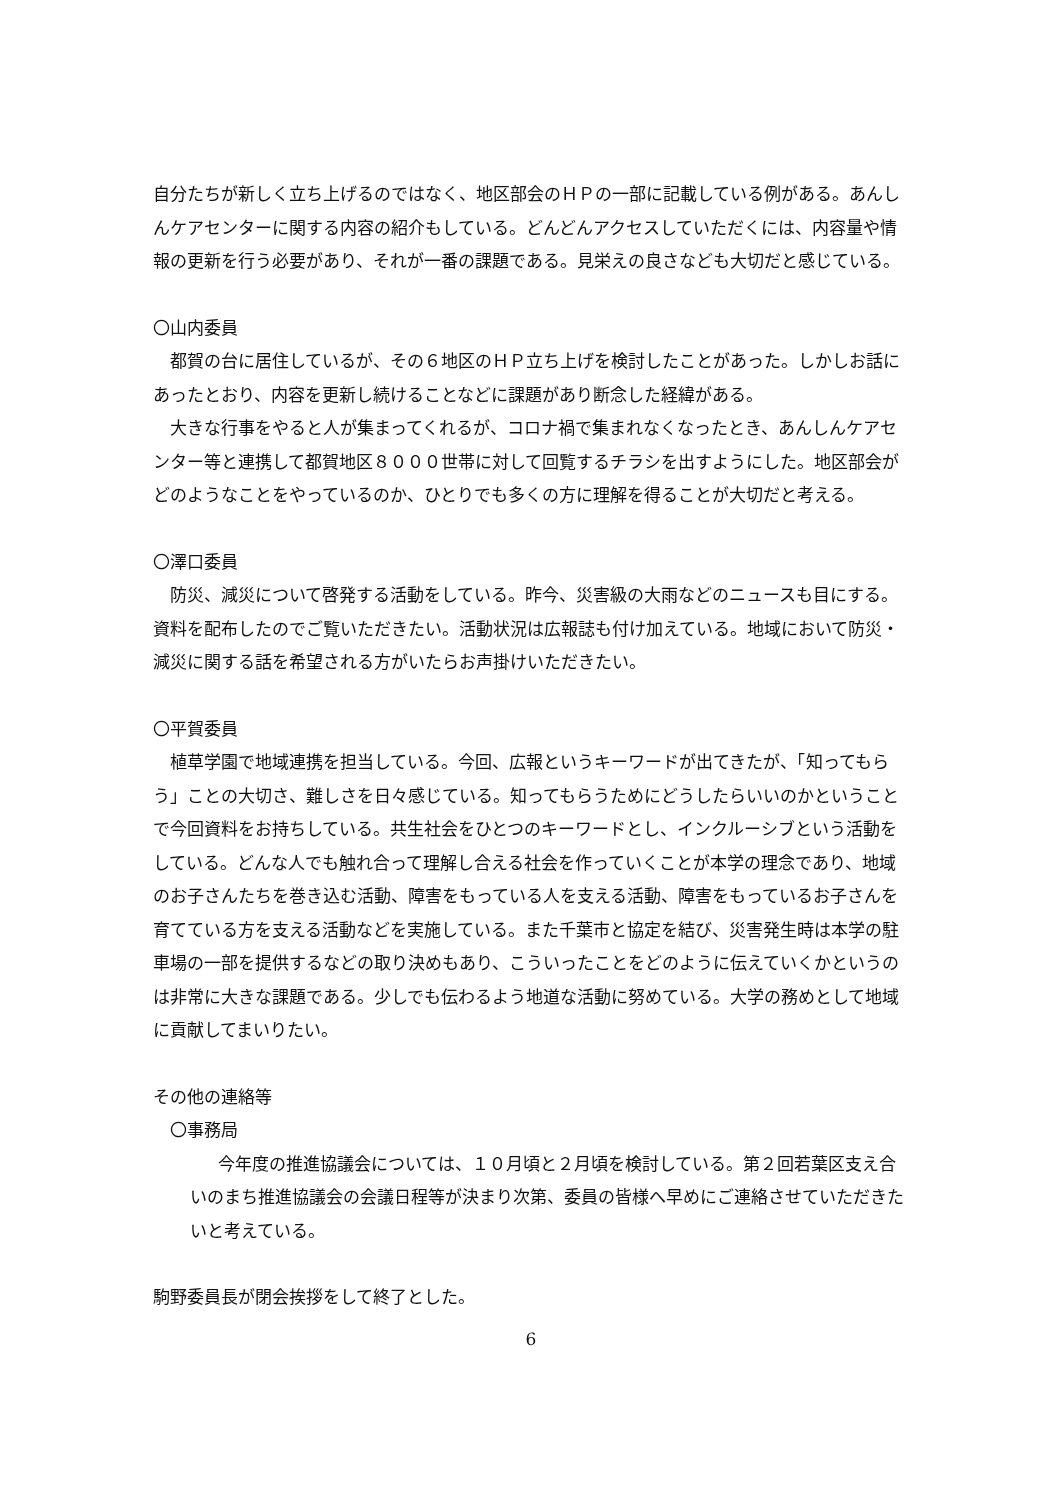自分たちが新しく立ち上げるのではなく、地区部会のＨＰの一部に記載している例がある。あんしんケアセンターに関する内容の紹介もしている。どんどんアクセスしていただくには、内容量や情報の更新を行う必要があり、それが一番の課題である。見栄えの良さなども大切だと感じている。
〇山内委員
都賀の台に居住しているが、その６地区のＨＰ立ち上げを検討したことがあった。しかしお話にあったとおり、内容を更新し続けることなどに課題があり断念した経緯がある。
大きな行事をやると人が集まってくれるが、コロナ禍で集まれなくなったとき、あんしんケアセンター等と連携して都賀地区８０００世帯に対して回覧するチラシを出すようにした。地区部会がどのようなことをやっているのか、ひとりでも多くの方に理解を得ることが大切だと考える。
〇澤口委員
防災、減災について啓発する活動をしている。昨今、災害級の大雨などのニュースも目にする。資料を配布したのでご覧いただきたい。活動状況は広報誌も付け加えている。地域において防災・減災に関する話を希望される方がいたらお声掛けいただきたい。
〇平賀委員
植草学園で地域連携を担当している。今回、広報というキーワードが出てきたが、「知ってもらう」ことの大切さ、難しさを日々感じている。知ってもらうためにどうしたらいいのかということで今回資料をお持ちしている。共生社会をひとつのキーワードとし、インクルーシブという活動をしている。どんな人でも触れ合って理解し合える社会を作っていくことが本学の理念であり、地域のお子さんたちを巻き込む活動、障害をもっている人を支える活動、障害をもっているお子さんを育てている方を支える活動などを実施している。また千葉市と協定を結び、災害発生時は本学の駐車場の一部を提供するなどの取り決めもあり、こういったことをどのように伝えていくかというのは非常に大きな課題である。少しでも伝わるよう地道な活動に努めている。大学の務めとして地域に貢献してまいりたい。
その他の連絡等
〇事務局
今年度の推進協議会については、１０月頃と２月頃を検討している。第２回若葉区支え合いのまち推進協議会の会議日程等が決まり次第、委員の皆様へ早めにご連絡させていただきたいと考えている。
駒野委員長が閉会挨拶をして終了とした。
6